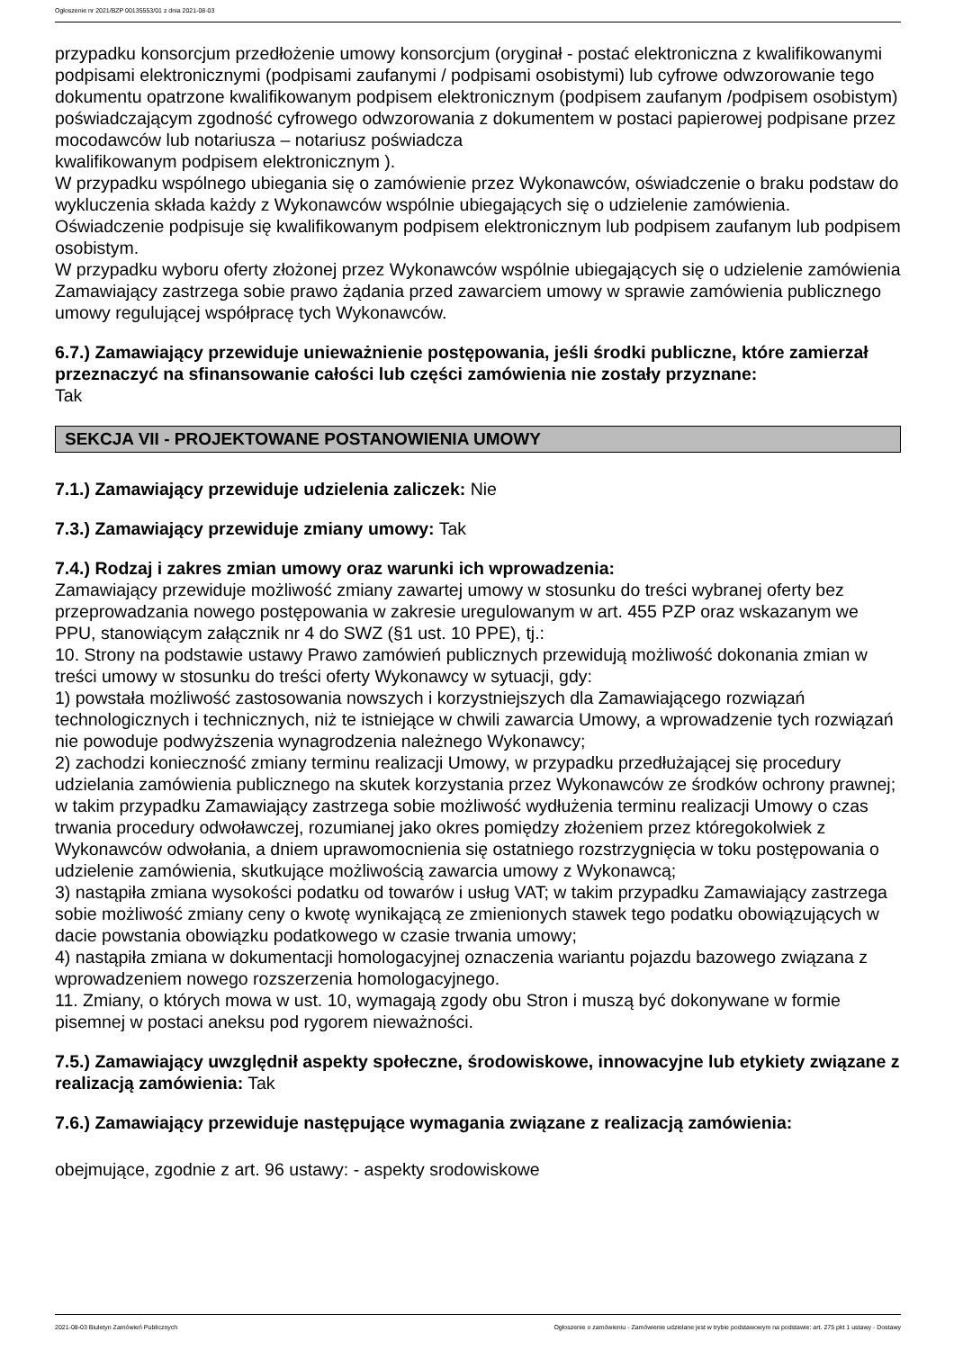Ogłoszenie nr 2021/BZP 00135553/01 z dnia 2021-08-03
przypadku konsorcjum przedłożenie umowy konsorcjum (oryginał - postać elektroniczna z kwalifikowanymi podpisami elektronicznymi (podpisami zaufanymi / podpisami osobistymi) lub cyfrowe odwzorowanie tego dokumentu opatrzone kwalifikowanym podpisem elektronicznym (podpisem zaufanym /podpisem osobistym) poświadczającym zgodność cyfrowego odwzorowania z dokumentem w postaci papierowej podpisane przez mocodawców lub notariusza – notariusz poświadcza
kwalifikowanym podpisem elektronicznym ).
W przypadku wspólnego ubiegania się o zamówienie przez Wykonawców, oświadczenie o braku podstaw do wykluczenia składa każdy z Wykonawców wspólnie ubiegających się o udzielenie zamówienia. Oświadczenie podpisuje się kwalifikowanym podpisem elektronicznym lub podpisem zaufanym lub podpisem osobistym.
W przypadku wyboru oferty złożonej przez Wykonawców wspólnie ubiegających się o udzielenie zamówienia Zamawiający zastrzega sobie prawo żądania przed zawarciem umowy w sprawie zamówienia publicznego umowy regulującej współpracę tych Wykonawców.
6.7.) Zamawiający przewiduje unieważnienie postępowania, jeśli środki publiczne, które zamierzał przeznaczyć na sfinansowanie całości lub części zamówienia nie zostały przyznane:
Tak
SEKCJA VII - PROJEKTOWANE POSTANOWIENIA UMOWY
7.1.) Zamawiający przewiduje udzielenia zaliczek: Nie
7.3.) Zamawiający przewiduje zmiany umowy: Tak
7.4.) Rodzaj i zakres zmian umowy oraz warunki ich wprowadzenia:
Zamawiający przewiduje możliwość zmiany zawartej umowy w stosunku do treści wybranej oferty bez przeprowadzania nowego postępowania w zakresie uregulowanym w art. 455 PZP oraz wskazanym we PPU, stanowiącym załącznik nr 4 do SWZ (§1 ust. 10 PPE), tj.:
10. Strony na podstawie ustawy Prawo zamówień publicznych przewidują możliwość dokonania zmian w treści umowy w stosunku do treści oferty Wykonawcy w sytuacji, gdy:
1) powstała możliwość zastosowania nowszych i korzystniejszych dla Zamawiającego rozwiązań technologicznych i technicznych, niż te istniejące w chwili zawarcia Umowy, a wprowadzenie tych rozwiązań nie powoduje podwyższenia wynagrodzenia należnego Wykonawcy;
2) zachodzi konieczność zmiany terminu realizacji Umowy, w przypadku przedłużającej się procedury udzielania zamówienia publicznego na skutek korzystania przez Wykonawców ze środków ochrony prawnej; w takim przypadku Zamawiający zastrzega sobie możliwość wydłużenia terminu realizacji Umowy o czas trwania procedury odwoławczej, rozumianej jako okres pomiędzy złożeniem przez któregokolwiek z Wykonawców odwołania, a dniem uprawomocnienia się ostatniego rozstrzygnięcia w toku postępowania o udzielenie zamówienia, skutkujące możliwością zawarcia umowy z Wykonawcą;
3) nastąpiła zmiana wysokości podatku od towarów i usług VAT; w takim przypadku Zamawiający zastrzega sobie możliwość zmiany ceny o kwotę wynikającą ze zmienionych stawek tego podatku obowiązujących w dacie powstania obowiązku podatkowego w czasie trwania umowy;
4) nastąpiła zmiana w dokumentacji homologacyjnej oznaczenia wariantu pojazdu bazowego związana z wprowadzeniem nowego rozszerzenia homologacyjnego.
11. Zmiany, o których mowa w ust. 10, wymagają zgody obu Stron i muszą być dokonywane w formie pisemnej w postaci aneksu pod rygorem nieważności.
7.5.) Zamawiający uwzględnił aspekty społeczne, środowiskowe, innowacyjne lub etykiety związane z realizacją zamówienia: Tak
7.6.) Zamawiający przewiduje następujące wymagania związane z realizacją zamówienia:
obejmujące, zgodnie z art. 96 ustawy: - aspekty srodowiskowe
2021-08-03 Biuletyn Zamówień Publicznych Ogłoszenie o zamówieniu - Zamówienie udzielane jest w trybie podstawowym na podstawie: art. 275 pkt 1 ustawy - Dostawy